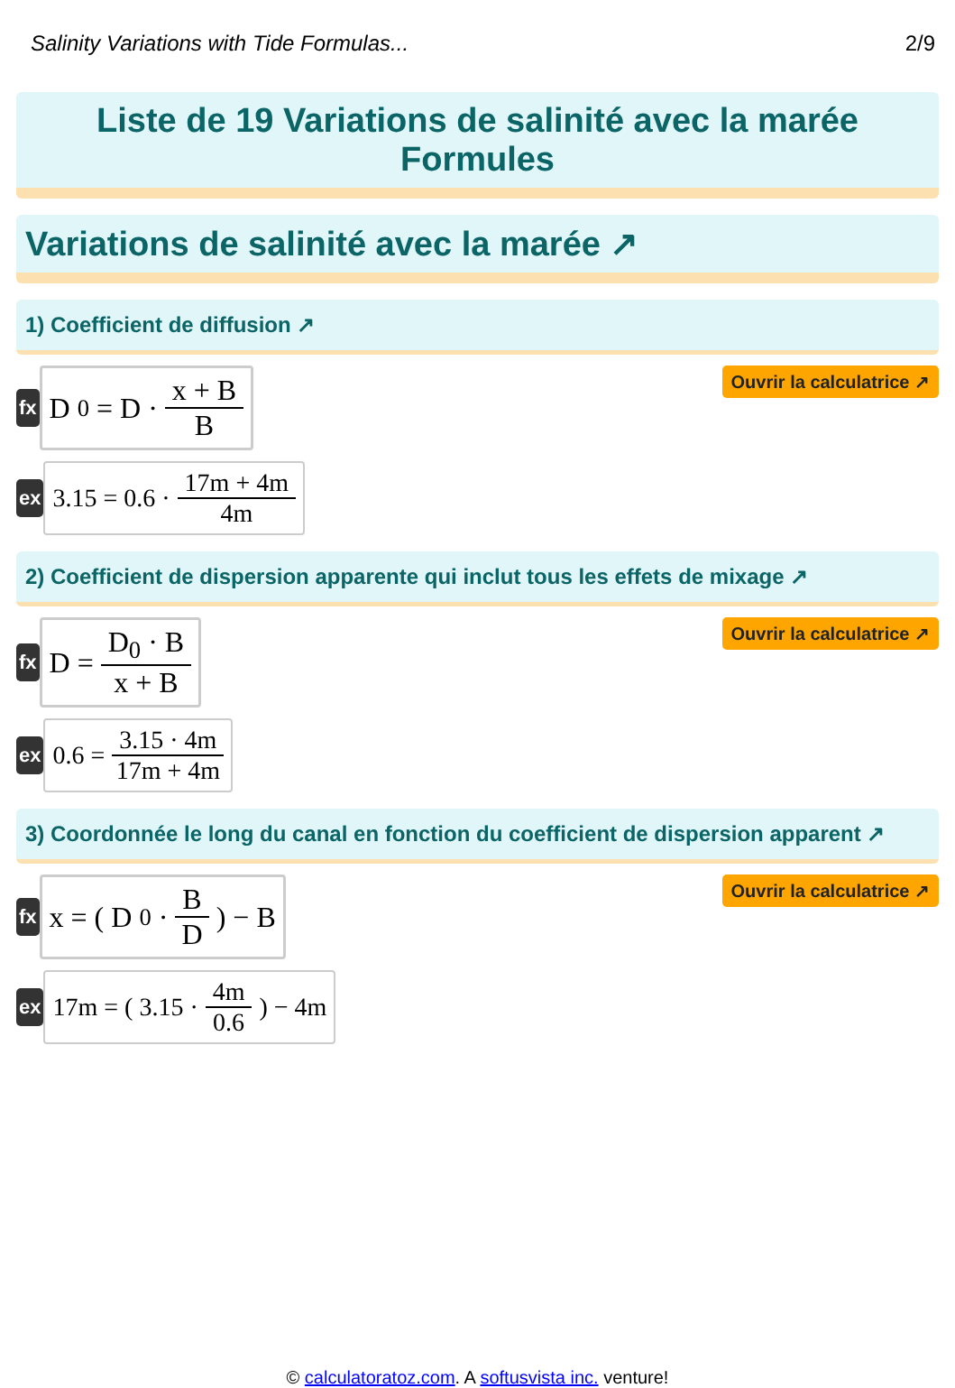Salinity Variations with Tide Formulas... 2/9
Liste de 19 Variations de salinité avec la marée Formules
Variations de salinité avec la marée ↗
1) Coefficient de diffusion ↗
fx
D<sub>0</sub> = D · x + B B
Ouvrir la calculatrice ↗
ex
3.15 = 0.6 · 17m + 4m 4m
2) Coefficient de dispersion apparente qui inclut tous les effets de mixage ↗
fx
D = D<sub>0</sub> · B x + B
Ouvrir la calculatrice ↗
ex
0.6 = 3.15 · 4m 17m + 4m
3) Coordonnée le long du canal en fonction du coefficient de dispersion apparent ↗
fx
x = ( D<sub>0</sub> · B D ) − B
Ouvrir la calculatrice ↗
ex
17m = ( 3.15 · 4m 0.6 ) − 4m
© calculatoratoz.com. A softusvista inc. venture!